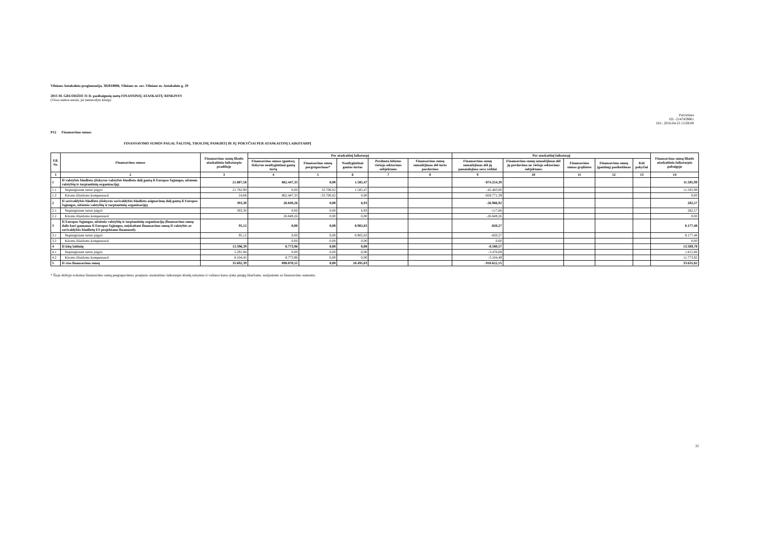Vilniaus Antakalnio progimnazija, 302818006, Vilniaus m. sav. Vilniaus m. Antakalnio g. 29
2015 M. GRUODŽIO 31 D. pasibaigusių metų FINANSINIŲ ATASKAITŲ RINKINYS
(Visos sumos eurais, jei nenurodyta kitaip)
Patvirtinta
ID: -2147459861
D/L: 2016-04-25 15:08:08
P12 Finansavimo sumos
FINANSAVIMO SUMOS PAGAL ŠALTINĮ, TIKSLINĘ PASKIRTĮ IR JŲ POKYČIAI PER ATASKAITINĮ LAIKOTARPĮ
| Eil. Nr. | Finansavimo sumos | Finansavimo sumų likutis ataskaitinio laikotarpio pradžioje | Per ataskaitinį laikotarpį | | | | | Per ataskaitinį laikotarpį | | | | | Finansavimo sumų likutis ataskaitinio laikotarpio pabaigoje |
| --- | --- | --- | --- | --- | --- | --- | --- | --- | --- | --- | --- | --- | --- |
| | | | Finansavimo sumos (gautos), išskyrus neatlygintinai gautą turtą | Finansavimo sumų pergrupavimas* | Neatlygintinai gautas turtas | Perduota kitiems viešojo sektoriaus subjektams | Finansavimo sumų sumažėjimas dėl turto pardavimo | Finansavimo sumų sumažėjimas dėl jų panaudojimo savo veiklai | Finansavimo sumų sumažėjimas dėl jų perdavimo ne viešojo sektoriaus subjektams | Finansavimo sumos grąžintos | Finansavimo sumų (gautinų) pasikeitimas | Kiti pokyčiai | |
| 1 | 2 | 3 | 4 | 5 | 6 | 7 | 8 | 9 | 10 | 11 | 12 | 13 | 14 |
| 1 | Iš valstybės biudžeto (išskyrus valstybės biudžeto dalį gautą iš Europos Sąjungos, užsienio valstybių ir tarptautinių organizacijų) | 21.807,58 | 862.447,33 | 0,00 | 1.585,47 | | | -874.254,39 | | | | | 11.585,99 |
| 1.1 | Nepiniginiam turtui įsigyti | 21.782,90 | 0,00 | 33.700,62 | 1.585,47 | | | -45.483,00 | | | | | 11.585,99 |
| 1.2 | Kitoms išlaidoms kompensuoti | 24,68 | 862.447,33 | -33.700,62 | 0,00 | | | -828.771,39 | | | | | 0,00 |
| 2 | Iš savivaldybės biudžeto (išskyrus savivaldybės biudžeto asignavimų dalį gautą iš Europos Sąjungos, užsienio valstybių ir tarptautinių organizacijų) | 393,30 | 26.849,26 | 0,00 | 6,93 | | | -26.966,92 | | | | | 282,57 |
| 2.1 | Nepiniginiam turtui įsigyti | 393,30 | 0,00 | 0,00 | 6,93 | | | -117,66 | | | | | 282,57 |
| 2.2 | Kitoms išlaidoms kompensuoti | | 26.849,26 | 0,00 | 0,00 | | | -26.849,26 | | | | | 0,00 |
| 3 | Iš Europos Sąjungos, užsienio valstybių ir tarptautinių organizacijų (finansavimo sumų dalis kuri gaunama iš Europos Sąjungos, neįskaitant finansavimo sumų iš valstybės ar savivaldybės biudžetų ES projektams finansuoti) | 95,12 | 0,00 | 0,00 | 8.902,63 | | | -820,27 | | | | | 8.177,48 |
| 3.1 | Nepiniginiam turtui įsigyti | 95,12 | 0,00 | 0,00 | 8.902,63 | | | -820,27 | | | | | 8.177,48 |
| 3.2 | Kitoms išlaidoms kompensuoti | | 0,00 | 0,00 | 0,00 | | | 0,00 | | | | | 0,00 |
| 4 | Iš kitų šaltinių | 13.396,39 | 8.773,96 | 0,00 | 0,00 | | | -8.580,57 | | | | | 13.589,78 |
| 4.1 | Nepiniginiam turtui įsigyti | 5.291,94 | 0,00 | 0,00 | 0,00 | | | -3.476,08 | | | | | 1.815,86 |
| 4.2 | Kitoms išlaidoms kompensuoti | 8.104,45 | 8.773,96 | 0,00 | 0,00 | | | -5.104,49 | | | | | 11.773,92 |
| 5 | Iš viso finansavimo sumų | 35.692,39 | 898.070,55 | 0,00 | 10.495,03 | | | -910.622,15 | | | | | 33.635,82 |
* Šioje skiltyje rodomas finansavimo sumų pergrupavimas, praėjusio ataskaitinio laikotarpio klaidų taisymas ir valiutos kurso įtaka pinigų likučiams, susijusiems su finansavimo sumomis.
22